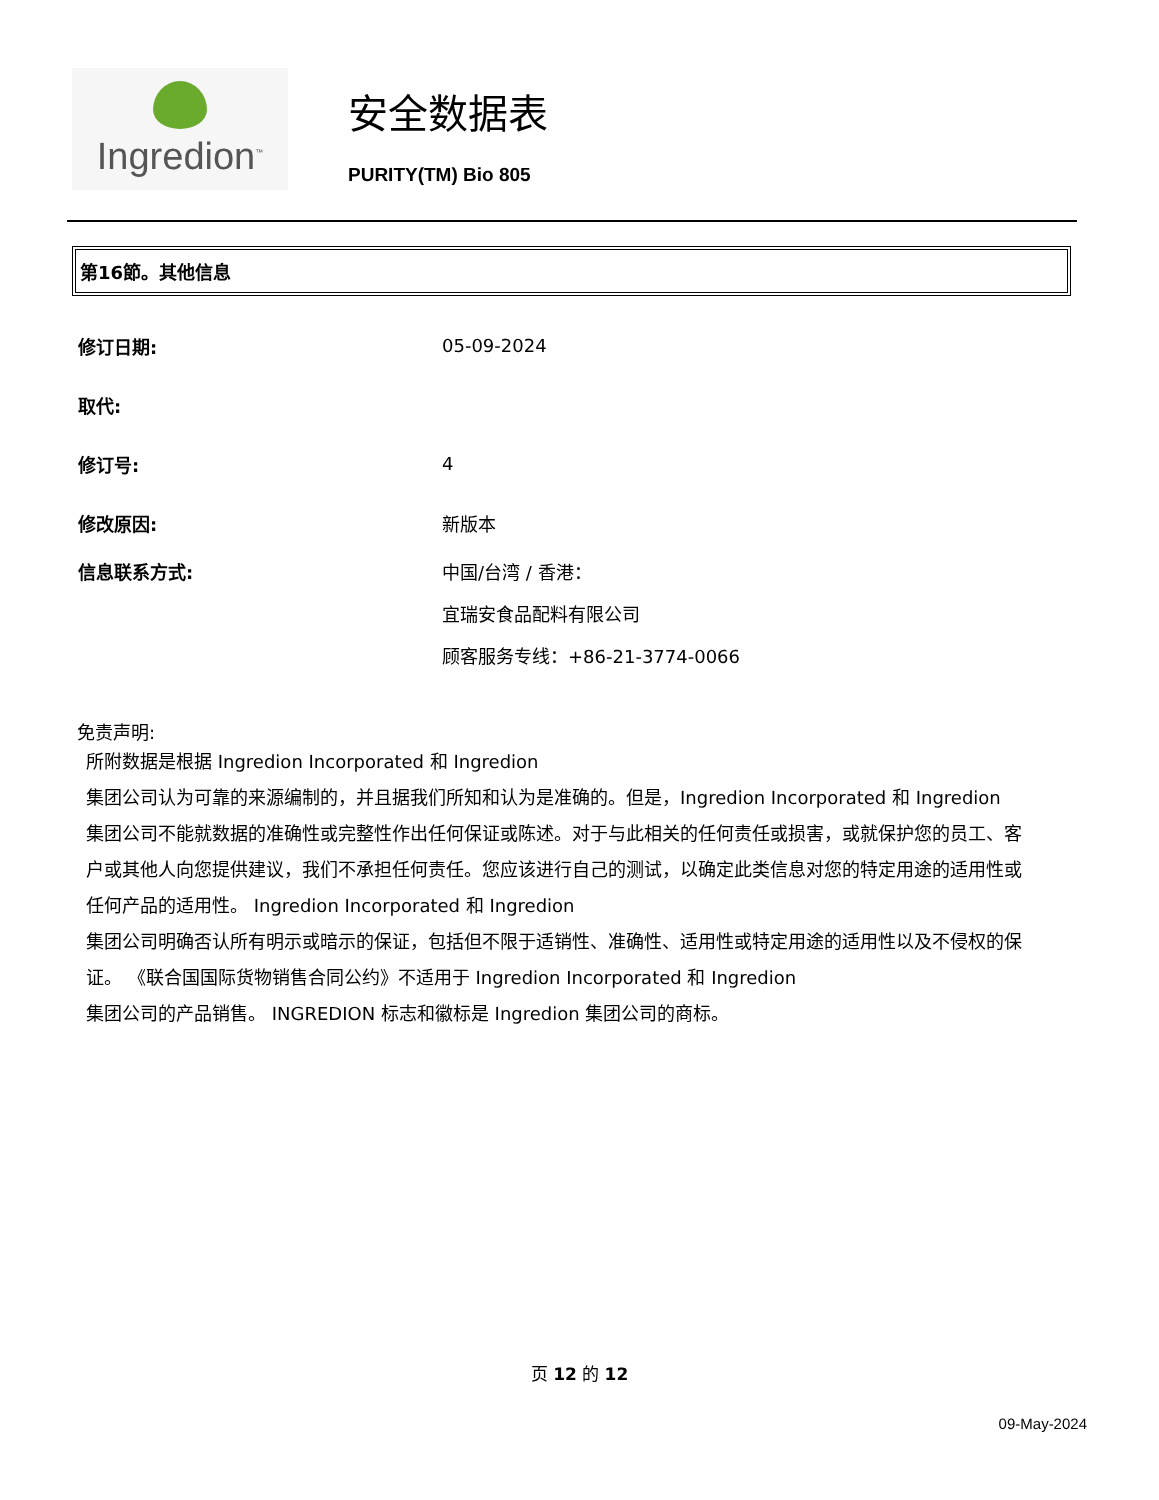Ingredion<sup>™</sup>
安全数据表
PURITY(TM) Bio 805
第16節。其他信息
修订日期: 05-09-2024
取代:
修订号: 4
修改原因: 新版本
信息联系方式: 中国/台湾 / 香港：
宜瑞安食品配料有限公司
顾客服务专线：+86-21-3774-0066
免责声明:
所附数据是根据 Ingredion Incorporated 和 Ingredion
集团公司认为可靠的来源编制的，并且据我们所知和认为是准确的。但是，Ingredion Incorporated 和 Ingredion
集团公司不能就数据的准确性或完整性作出任何保证或陈述。对于与此相关的任何责任或损害，或就保护您的员工、客户或其他人向您提供建议，我们不承担任何责任。您应该进行自己的测试，以确定此类信息对您的特定用途的适用性或任何产品的适用性。 Ingredion Incorporated 和 Ingredion
集团公司明确否认所有明示或暗示的保证，包括但不限于适销性、准确性、适用性或特定用途的适用性以及不侵权的保证。 《联合国国际货物销售合同公约》不适用于 Ingredion Incorporated 和 Ingredion
集团公司的产品销售。 INGREDION 标志和徽标是 Ingredion 集团公司的商标。
页 12 的 12
09-May-2024